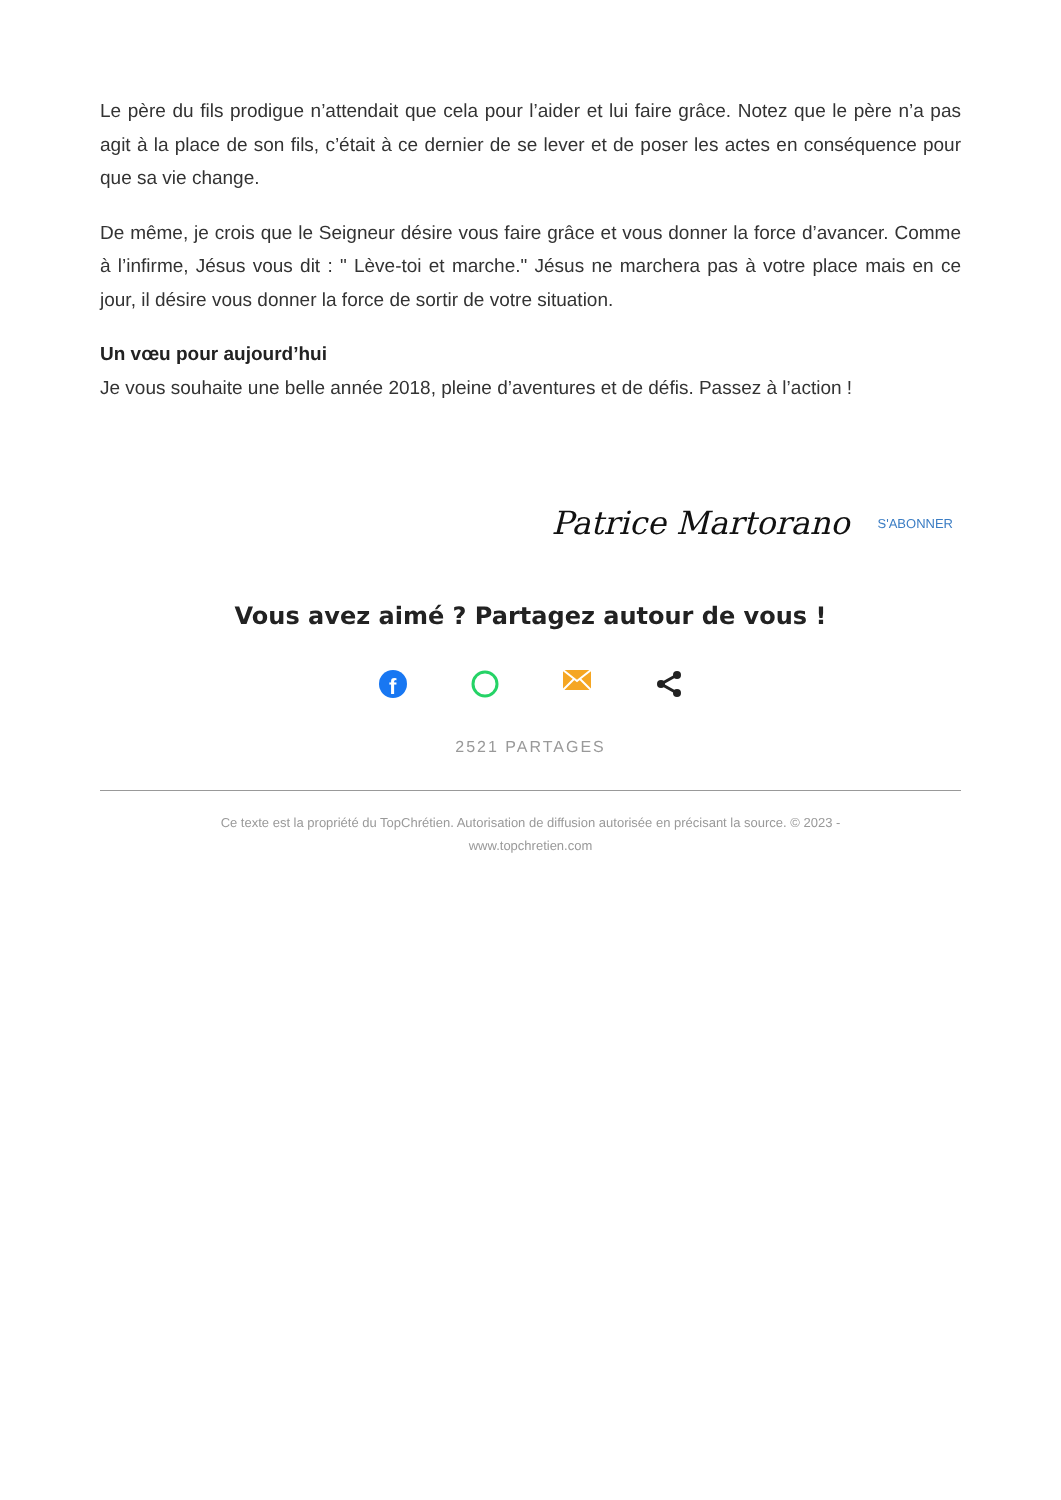Le père du fils prodigue n’attendait que cela pour l’aider et lui faire grâce. Notez que le père n’a pas agit à la place de son fils, c’était à ce dernier de se lever et de poser les actes en conséquence pour que sa vie change.
De même, je crois que le Seigneur désire vous faire grâce et vous donner la force d’avancer. Comme à l’infirme, Jésus vous dit : " Lève-toi et marche." Jésus ne marchera pas à votre place mais en ce jour, il désire vous donner la force de sortir de votre situation.
Un vœu pour aujourd’hui
Je vous souhaite une belle année 2018, pleine d’aventures et de défis. Passez à l’action !
Patrice Martorano S'ABONNER
Vous avez aimé ? Partagez autour de vous !
f
2521 PARTAGES
Ce texte est la propriété du TopChrétien. Autorisation de diffusion autorisée en précisant la source. © 2023 -
www.topchretien.com